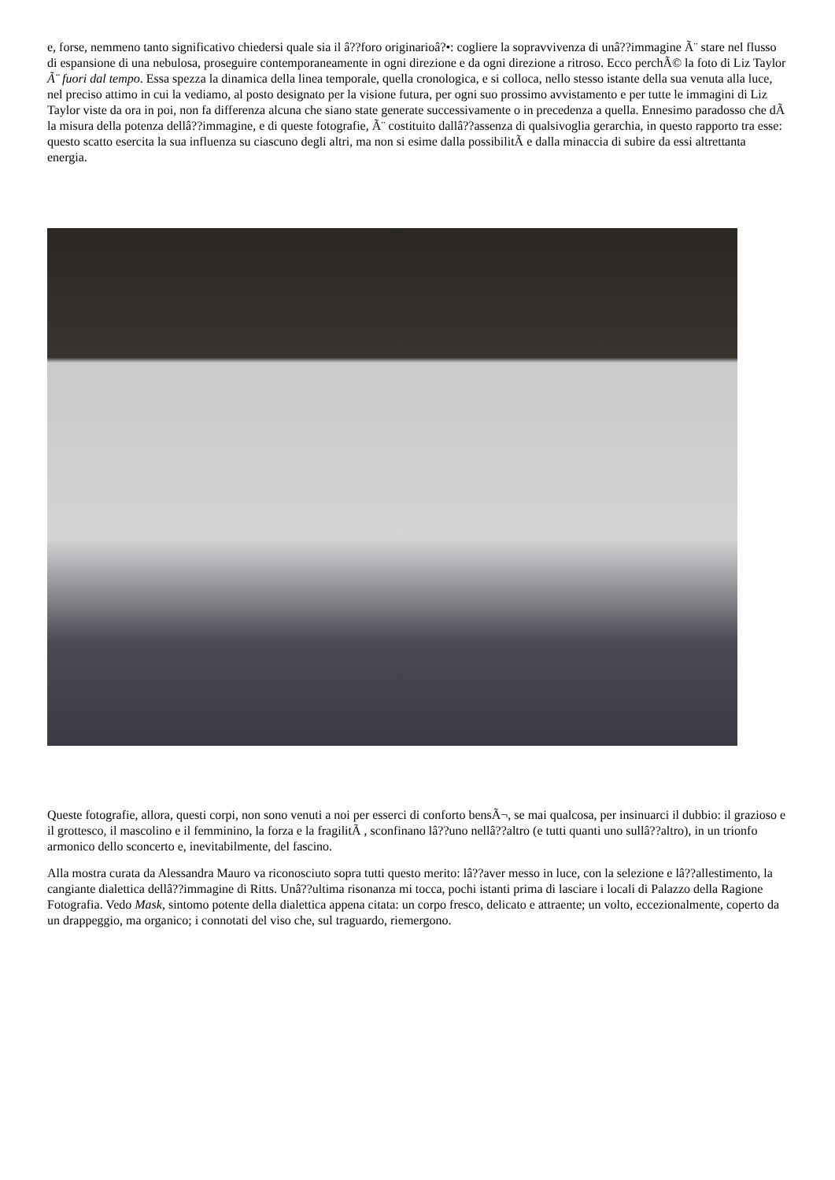e, forse, nemmeno tanto significativo chiedersi quale sia il â??foro originarioâ?•: cogliere la sopravvivenza di unâ??immagine Ã¨ stare nel flusso di espansione di una nebulosa, proseguire contemporaneamente in ogni direzione e da ogni direzione a ritroso. Ecco perchÃ© la foto di Liz Taylor Ã¨ fuori dal tempo. Essa spezza la dinamica della linea temporale, quella cronologica, e si colloca, nello stesso istante della sua venuta alla luce, nel preciso attimo in cui la vediamo, al posto designato per la visione futura, per ogni suo prossimo avvistamento e per tutte le immagini di Liz Taylor viste da ora in poi, non fa differenza alcuna che siano state generate successivamente o in precedenza a quella. Ennesimo paradosso che dÃ la misura della potenza dellâ??immagine, e di queste fotografie, Ã¨ costituito dallâ??assenza di qualsivoglia gerarchia, in questo rapporto tra esse: questo scatto esercita la sua influenza su ciascuno degli altri, ma non si esime dalla possibilitÃ e dalla minaccia di subire da essi altrettanta energia.
Queste fotografie, allora, questi corpi, non sono venuti a noi per esserci di conforto bensÃ¬, se mai qualcosa, per insinuarci il dubbio: il grazioso e il grottesco, il mascolino e il femminino, la forza e la fragilitÃ , sconfinano lâ??uno nellâ??altro (e tutti quanti uno sullâ??altro), in un trionfo armonico dello sconcerto e, inevitabilmente, del fascino.
Alla mostra curata da Alessandra Mauro va riconosciuto sopra tutti questo merito: lâ??aver messo in luce, con la selezione e lâ??allestimento, la cangiante dialettica dellâ??immagine di Ritts. Unâ??ultima risonanza mi tocca, pochi istanti prima di lasciare i locali di Palazzo della Ragione Fotografia. Vedo Mask, sintomo potente della dialettica appena citata: un corpo fresco, delicato e attraente; un volto, eccezionalmente, coperto da un drappeggio, ma organico; i connotati del viso che, sul traguardo, riemergono.